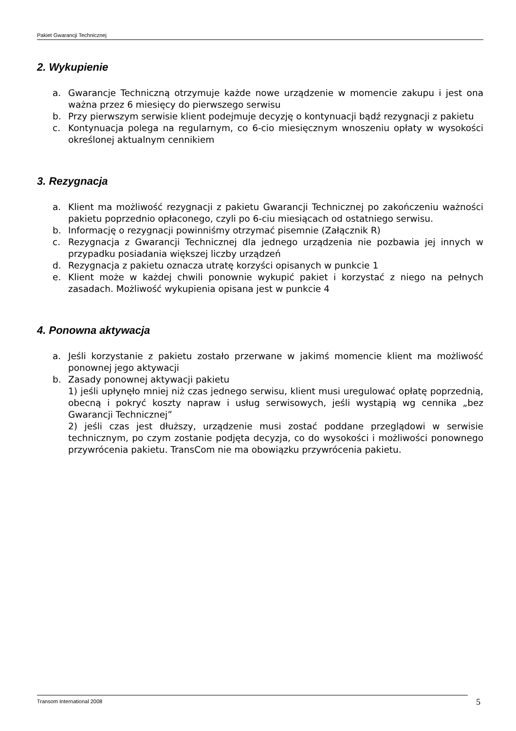Pakiet Gwarancji Technicznej
2. Wykupienie
a. Gwarancje Techniczną otrzymuje każde nowe urządzenie w momencie zakupu i jest ona ważna przez 6 miesięcy do pierwszego serwisu
b. Przy pierwszym serwisie klient podejmuje decyzję o kontynuacji bądź rezygnacji z pakietu
c. Kontynuacja polega na regularnym, co 6-cio miesięcznym wnoszeniu opłaty w wysokości określonej aktualnym cennikiem
3. Rezygnacja
a. Klient ma możliwość rezygnacji z pakietu Gwarancji Technicznej po zakończeniu ważności pakietu poprzednio opłaconego, czyli po 6-ciu miesiącach od ostatniego serwisu.
b. Informację o rezygnacji powinniśmy otrzymać pisemnie (Załącznik R)
c. Rezygnacja z Gwarancji Technicznej dla jednego urządzenia nie pozbawia jej innych w przypadku posiadania większej liczby urządzeń
d. Rezygnacja z pakietu oznacza utratę korzyści opisanych w punkcie 1
e. Klient może w każdej chwili ponownie wykupić pakiet i korzystać z niego na pełnych zasadach. Możliwość wykupienia opisana jest w punkcie 4
4. Ponowna aktywacja
a. Jeśli korzystanie z pakietu zostało przerwane w jakimś momencie klient ma możliwość ponownej jego aktywacji
b. Zasady ponownej aktywacji pakietu
1) jeśli upłynęło mniej niż czas jednego serwisu, klient musi uregulować opłatę poprzednią, obecną i pokryć koszty napraw i usług serwisowych, jeśli wystąpią wg cennika „bez Gwarancji Technicznej”
2) jeśli czas jest dłuższy, urządzenie musi zostać poddane przeglądowi w serwisie technicznym, po czym zostanie podjęta decyzja, co do wysokości i możliwości ponownego przywrócenia pakietu. TransCom nie ma obowiązku przywrócenia pakietu.
Transom International 2008 5